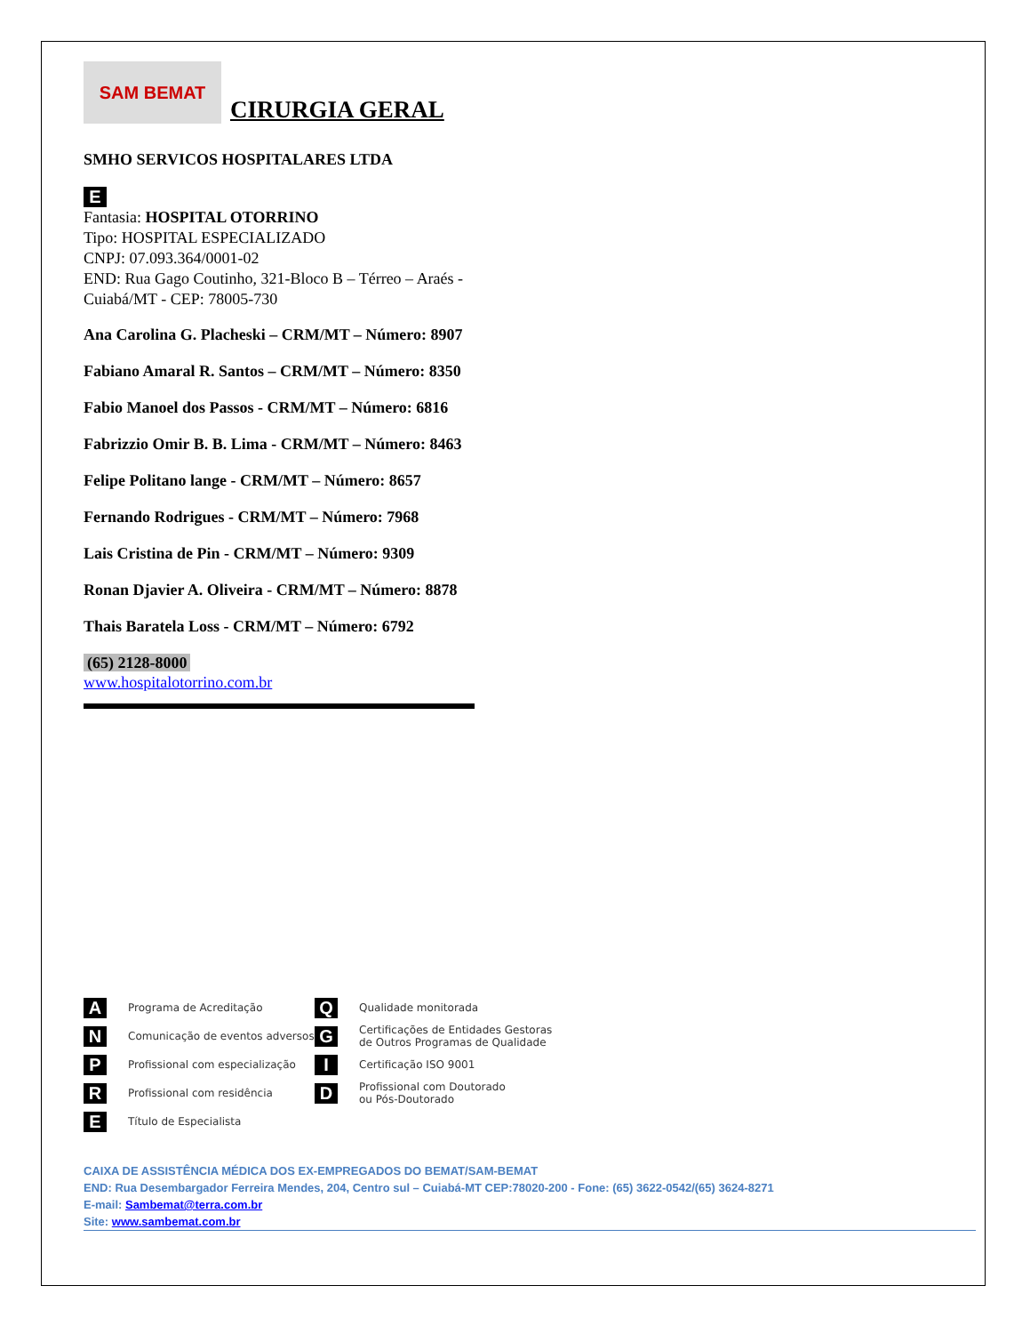SAM BEMAT
CIRURGIA GERAL
SMHO SERVICOS HOSPITALARES LTDA
E
Fantasia: HOSPITAL OTORRINO
Tipo: HOSPITAL ESPECIALIZADO
CNPJ: 07.093.364/0001-02
END: Rua Gago Coutinho, 321-Bloco B – Térreo – Araés -
Cuiabá/MT - CEP: 78005-730
Ana Carolina G. Placheski – CRM/MT – Número: 8907
Fabiano Amaral R. Santos – CRM/MT – Número: 8350
Fabio Manoel dos Passos - CRM/MT – Número: 6816
Fabrizzio Omir B. B. Lima - CRM/MT – Número: 8463
Felipe Politano lange - CRM/MT – Número: 8657
Fernando Rodrigues - CRM/MT – Número: 7968
Lais Cristina de Pin - CRM/MT – Número: 9309
Ronan Djavier A. Oliveira - CRM/MT – Número: 8878
Thais Baratela Loss - CRM/MT – Número: 6792
(65) 2128-8000
www.hospitalotorrino.com.br
A Programa de Acreditação
N Comunicação de eventos adversos
P Profissional com especialização
R Profissional com residência
E Título de Especialista
Q Qualidade monitorada
G Certificações de Entidades Gestoras
de Outros Programas de Qualidade
I Certificação ISO 9001
D Profissional com Doutorado
ou Pós-Doutorado
CAIXA DE ASSISTÊNCIA MÉDICA DOS EX-EMPREGADOS DO BEMAT/SAM-BEMAT
END: Rua Desembargador Ferreira Mendes, 204, Centro sul – Cuiabá-MT CEP:78020-200 - Fone: (65) 3622-0542/(65) 3624-8271
E-mail: Sambemat@terra.com.br
Site: www.sambemat.com.br